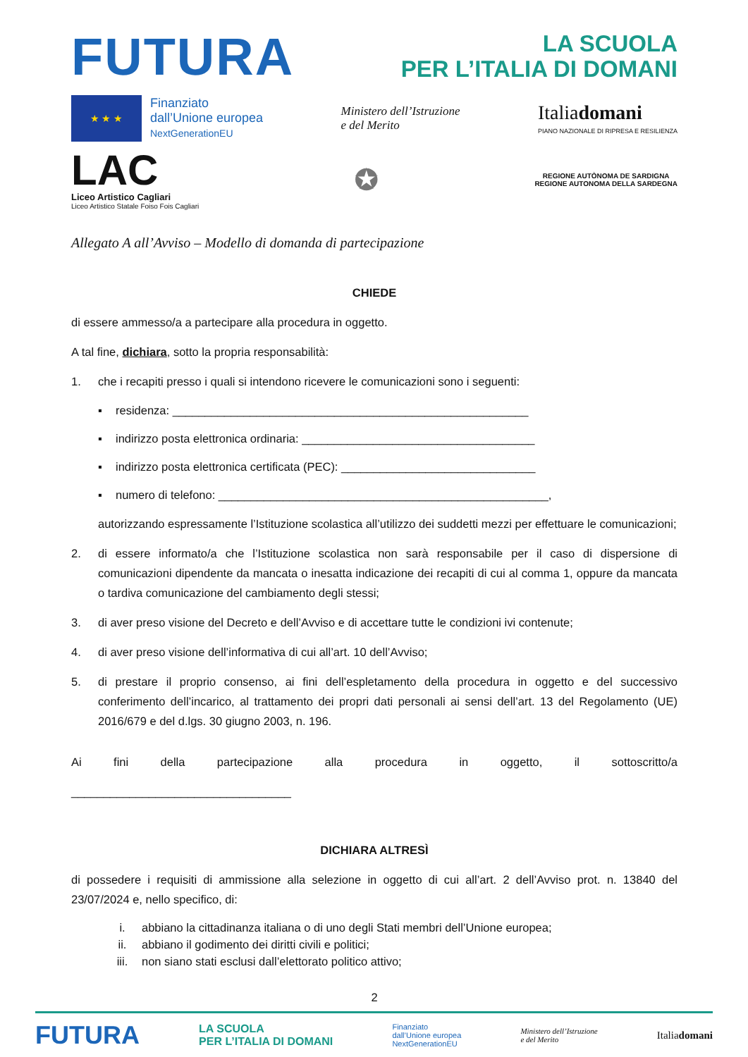FUTURA
LA SCUOLA
PER L’ITALIA DI DOMANI
★ ★ ★
Finanziato
dall’Unione europea
NextGenerationEU
Ministero dell’Istruzione
e del Merito
Italiadomani
PIANO NAZIONALE DI RIPRESA E RESILIENZA
LAC
Liceo Artistico Cagliari
Liceo Artistico Statale Foiso Fois Cagliari
✪
REGIONE AUTÒNOMA DE SARDIGNA
REGIONE AUTONOMA DELLA SARDEGNA
Allegato A all’Avviso – Modello di domanda di partecipazione
CHIEDE
di essere ammesso/a a partecipare alla procedura in oggetto.
A tal fine, dichiara, sotto la propria responsabilità:
1. che i recapiti presso i quali si intendono ricevere le comunicazioni sono i seguenti:
▪ residenza: _______________________________________________________
▪ indirizzo posta elettronica ordinaria: ____________________________________
▪ indirizzo posta elettronica certificata (PEC): ______________________________
▪ numero di telefono: ___________________________________________________,
autorizzando espressamente l’Istituzione scolastica all’utilizzo dei suddetti mezzi per effettuare le comunicazioni;
2. di essere informato/a che l’Istituzione scolastica non sarà responsabile per il caso di dispersione di comunicazioni dipendente da mancata o inesatta indicazione dei recapiti di cui al comma 1, oppure da mancata o tardiva comunicazione del cambiamento degli stessi;
3. di aver preso visione del Decreto e dell’Avviso e di accettare tutte le condizioni ivi contenute;
4. di aver preso visione dell’informativa di cui all’art. 10 dell’Avviso;
5. di prestare il proprio consenso, ai fini dell’espletamento della procedura in oggetto e del successivo conferimento dell’incarico, al trattamento dei propri dati personali ai sensi dell’art. 13 del Regolamento (UE) 2016/679 e del d.lgs. 30 giugno 2003, n. 196.
Ai fini della partecipazione alla procedura in oggetto, il sottoscritto/a
__________________________________
DICHIARA ALTRESÌ
di possedere i requisiti di ammissione alla selezione in oggetto di cui all’art. 2 dell’Avviso prot. n. 13840 del 23/07/2024 e, nello specifico, di:
i. abbiano la cittadinanza italiana o di uno degli Stati membri dell’Unione europea;
ii. abbiano il godimento dei diritti civili e politici;
iii. non siano stati esclusi dall’elettorato politico attivo;
2
FUTURA LA SCUOLA
PER L’ITALIA DI DOMANI Finanziato
dall’Unione europea
NextGenerationEU Ministero dell’Istruzione
e del Merito Italiadomani